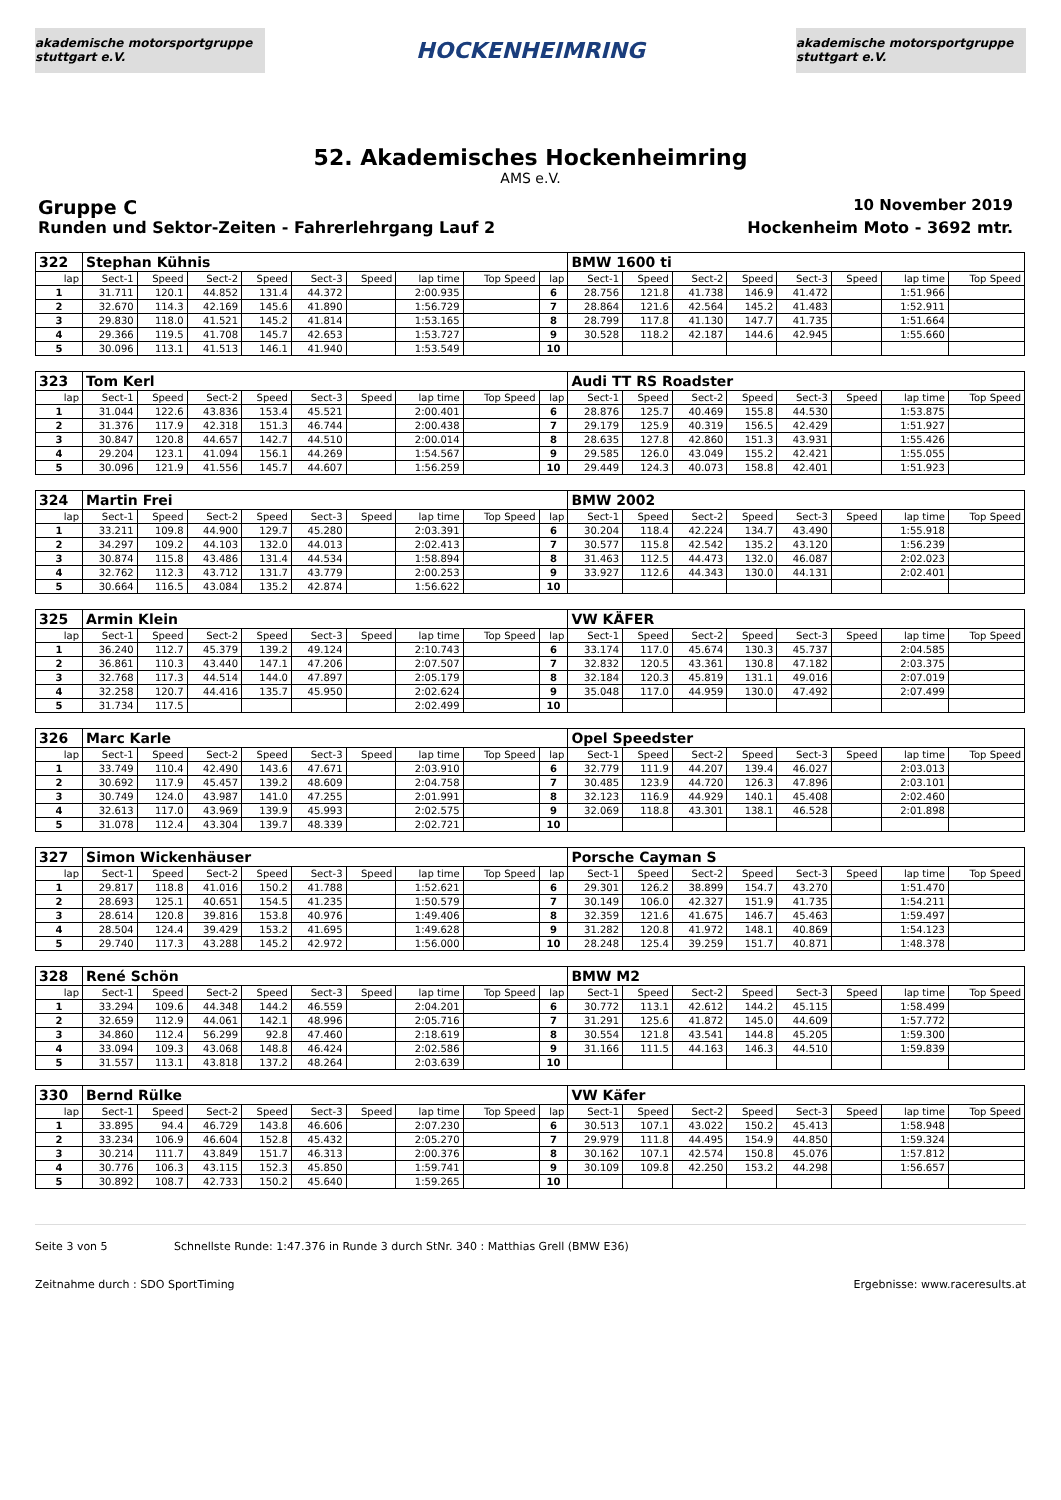akademische motorsportgruppe stuttgart e.V.
HOCKENHEIMRING
akademische motorsportgruppe stuttgart e.V.
52. Akademisches Hockenheimring
AMS e.V.
Gruppe C 10 November 2019
Runden und Sektor-Zeiten - Fahrerlehrgang Lauf 2 Hockenheim Moto - 3692 mtr.
| 322 | Stephan Kühnis | | | | | | | | | BMW 1600 ti | | | | | | | |
| lap | Sect-1 | Speed | Sect-2 | Speed | Sect-3 | Speed | lap time | Top Speed | lap | Sect-1 | Speed | Sect-2 | Speed | Sect-3 | Speed | lap time | Top Speed |
| 1 | 31.711 | 120.1 | 44.852 | 131.4 | 44.372 | | 2:00.935 | | 6 | 28.756 | 121.8 | 41.738 | 146.9 | 41.472 | | 1:51.966 | |
| 2 | 32.670 | 114.3 | 42.169 | 145.6 | 41.890 | | 1:56.729 | | 7 | 28.864 | 121.6 | 42.564 | 145.2 | 41.483 | | 1:52.911 | |
| 3 | 29.830 | 118.0 | 41.521 | 145.2 | 41.814 | | 1:53.165 | | 8 | 28.799 | 117.8 | 41.130 | 147.7 | 41.735 | | 1:51.664 | |
| 4 | 29.366 | 119.5 | 41.708 | 145.7 | 42.653 | | 1:53.727 | | 9 | 30.528 | 118.2 | 42.187 | 144.6 | 42.945 | | 1:55.660 | |
| 5 | 30.096 | 113.1 | 41.513 | 146.1 | 41.940 | | 1:53.549 | | 10 | | | | | | | | |
| 323 | Tom Kerl | | | | | | | | | Audi TT RS Roadster | | | | | | | |
| lap | Sect-1 | Speed | Sect-2 | Speed | Sect-3 | Speed | lap time | Top Speed | lap | Sect-1 | Speed | Sect-2 | Speed | Sect-3 | Speed | lap time | Top Speed |
| 1 | 31.044 | 122.6 | 43.836 | 153.4 | 45.521 | | 2:00.401 | | 6 | 28.876 | 125.7 | 40.469 | 155.8 | 44.530 | | 1:53.875 | |
| 2 | 31.376 | 117.9 | 42.318 | 151.3 | 46.744 | | 2:00.438 | | 7 | 29.179 | 125.9 | 40.319 | 156.5 | 42.429 | | 1:51.927 | |
| 3 | 30.847 | 120.8 | 44.657 | 142.7 | 44.510 | | 2:00.014 | | 8 | 28.635 | 127.8 | 42.860 | 151.3 | 43.931 | | 1:55.426 | |
| 4 | 29.204 | 123.1 | 41.094 | 156.1 | 44.269 | | 1:54.567 | | 9 | 29.585 | 126.0 | 43.049 | 155.2 | 42.421 | | 1:55.055 | |
| 5 | 30.096 | 121.9 | 41.556 | 145.7 | 44.607 | | 1:56.259 | | 10 | 29.449 | 124.3 | 40.073 | 158.8 | 42.401 | | 1:51.923 | |
| 324 | Martin Frei | | | | | | | | | BMW 2002 | | | | | | | |
| lap | Sect-1 | Speed | Sect-2 | Speed | Sect-3 | Speed | lap time | Top Speed | lap | Sect-1 | Speed | Sect-2 | Speed | Sect-3 | Speed | lap time | Top Speed |
| 1 | 33.211 | 109.8 | 44.900 | 129.7 | 45.280 | | 2:03.391 | | 6 | 30.204 | 118.4 | 42.224 | 134.7 | 43.490 | | 1:55.918 | |
| 2 | 34.297 | 109.2 | 44.103 | 132.0 | 44.013 | | 2:02.413 | | 7 | 30.577 | 115.8 | 42.542 | 135.2 | 43.120 | | 1:56.239 | |
| 3 | 30.874 | 115.8 | 43.486 | 131.4 | 44.534 | | 1:58.894 | | 8 | 31.463 | 112.5 | 44.473 | 132.0 | 46.087 | | 2:02.023 | |
| 4 | 32.762 | 112.3 | 43.712 | 131.7 | 43.779 | | 2:00.253 | | 9 | 33.927 | 112.6 | 44.343 | 130.0 | 44.131 | | 2:02.401 | |
| 5 | 30.664 | 116.5 | 43.084 | 135.2 | 42.874 | | 1:56.622 | | 10 | | | | | | | | |
| 325 | Armin Klein | | | | | | | | | VW KÄFER | | | | | | | |
| lap | Sect-1 | Speed | Sect-2 | Speed | Sect-3 | Speed | lap time | Top Speed | lap | Sect-1 | Speed | Sect-2 | Speed | Sect-3 | Speed | lap time | Top Speed |
| 1 | 36.240 | 112.7 | 45.379 | 139.2 | 49.124 | | 2:10.743 | | 6 | 33.174 | 117.0 | 45.674 | 130.3 | 45.737 | | 2:04.585 | |
| 2 | 36.861 | 110.3 | 43.440 | 147.1 | 47.206 | | 2:07.507 | | 7 | 32.832 | 120.5 | 43.361 | 130.8 | 47.182 | | 2:03.375 | |
| 3 | 32.768 | 117.3 | 44.514 | 144.0 | 47.897 | | 2:05.179 | | 8 | 32.184 | 120.3 | 45.819 | 131.1 | 49.016 | | 2:07.019 | |
| 4 | 32.258 | 120.7 | 44.416 | 135.7 | 45.950 | | 2:02.624 | | 9 | 35.048 | 117.0 | 44.959 | 130.0 | 47.492 | | 2:07.499 | |
| 5 | 31.734 | 117.5 | | | | | 2:02.499 | | 10 | | | | | | | | |
| 326 | Marc Karle | | | | | | | | | Opel Speedster | | | | | | | |
| lap | Sect-1 | Speed | Sect-2 | Speed | Sect-3 | Speed | lap time | Top Speed | lap | Sect-1 | Speed | Sect-2 | Speed | Sect-3 | Speed | lap time | Top Speed |
| 1 | 33.749 | 110.4 | 42.490 | 143.6 | 47.671 | | 2:03.910 | | 6 | 32.779 | 111.9 | 44.207 | 139.4 | 46.027 | | 2:03.013 | |
| 2 | 30.692 | 117.9 | 45.457 | 139.2 | 48.609 | | 2:04.758 | | 7 | 30.485 | 123.9 | 44.720 | 126.3 | 47.896 | | 2:03.101 | |
| 3 | 30.749 | 124.0 | 43.987 | 141.0 | 47.255 | | 2:01.991 | | 8 | 32.123 | 116.9 | 44.929 | 140.1 | 45.408 | | 2:02.460 | |
| 4 | 32.613 | 117.0 | 43.969 | 139.9 | 45.993 | | 2:02.575 | | 9 | 32.069 | 118.8 | 43.301 | 138.1 | 46.528 | | 2:01.898 | |
| 5 | 31.078 | 112.4 | 43.304 | 139.7 | 48.339 | | 2:02.721 | | 10 | | | | | | | | |
| 327 | Simon Wickenhäuser | | | | | | | | | Porsche Cayman S | | | | | | | |
| lap | Sect-1 | Speed | Sect-2 | Speed | Sect-3 | Speed | lap time | Top Speed | lap | Sect-1 | Speed | Sect-2 | Speed | Sect-3 | Speed | lap time | Top Speed |
| 1 | 29.817 | 118.8 | 41.016 | 150.2 | 41.788 | | 1:52.621 | | 6 | 29.301 | 126.2 | 38.899 | 154.7 | 43.270 | | 1:51.470 | |
| 2 | 28.693 | 125.1 | 40.651 | 154.5 | 41.235 | | 1:50.579 | | 7 | 30.149 | 106.0 | 42.327 | 151.9 | 41.735 | | 1:54.211 | |
| 3 | 28.614 | 120.8 | 39.816 | 153.8 | 40.976 | | 1:49.406 | | 8 | 32.359 | 121.6 | 41.675 | 146.7 | 45.463 | | 1:59.497 | |
| 4 | 28.504 | 124.4 | 39.429 | 153.2 | 41.695 | | 1:49.628 | | 9 | 31.282 | 120.8 | 41.972 | 148.1 | 40.869 | | 1:54.123 | |
| 5 | 29.740 | 117.3 | 43.288 | 145.2 | 42.972 | | 1:56.000 | | 10 | 28.248 | 125.4 | 39.259 | 151.7 | 40.871 | | 1:48.378 | |
| 328 | René Schön | | | | | | | | | BMW M2 | | | | | | | |
| lap | Sect-1 | Speed | Sect-2 | Speed | Sect-3 | Speed | lap time | Top Speed | lap | Sect-1 | Speed | Sect-2 | Speed | Sect-3 | Speed | lap time | Top Speed |
| 1 | 33.294 | 109.6 | 44.348 | 144.2 | 46.559 | | 2:04.201 | | 6 | 30.772 | 113.1 | 42.612 | 144.2 | 45.115 | | 1:58.499 | |
| 2 | 32.659 | 112.9 | 44.061 | 142.1 | 48.996 | | 2:05.716 | | 7 | 31.291 | 125.6 | 41.872 | 145.0 | 44.609 | | 1:57.772 | |
| 3 | 34.860 | 112.4 | 56.299 | 92.8 | 47.460 | | 2:18.619 | | 8 | 30.554 | 121.8 | 43.541 | 144.8 | 45.205 | | 1:59.300 | |
| 4 | 33.094 | 109.3 | 43.068 | 148.8 | 46.424 | | 2:02.586 | | 9 | 31.166 | 111.5 | 44.163 | 146.3 | 44.510 | | 1:59.839 | |
| 5 | 31.557 | 113.1 | 43.818 | 137.2 | 48.264 | | 2:03.639 | | 10 | | | | | | | | |
| 330 | Bernd Rülke | | | | | | | | | VW Käfer | | | | | | | |
| lap | Sect-1 | Speed | Sect-2 | Speed | Sect-3 | Speed | lap time | Top Speed | lap | Sect-1 | Speed | Sect-2 | Speed | Sect-3 | Speed | lap time | Top Speed |
| 1 | 33.895 | 94.4 | 46.729 | 143.8 | 46.606 | | 2:07.230 | | 6 | 30.513 | 107.1 | 43.022 | 150.2 | 45.413 | | 1:58.948 | |
| 2 | 33.234 | 106.9 | 46.604 | 152.8 | 45.432 | | 2:05.270 | | 7 | 29.979 | 111.8 | 44.495 | 154.9 | 44.850 | | 1:59.324 | |
| 3 | 30.214 | 111.7 | 43.849 | 151.7 | 46.313 | | 2:00.376 | | 8 | 30.162 | 107.1 | 42.574 | 150.8 | 45.076 | | 1:57.812 | |
| 4 | 30.776 | 106.3 | 43.115 | 152.3 | 45.850 | | 1:59.741 | | 9 | 30.109 | 109.8 | 42.250 | 153.2 | 44.298 | | 1:56.657 | |
| 5 | 30.892 | 108.7 | 42.733 | 150.2 | 45.640 | | 1:59.265 | | 10 | | | | | | | | |
Seite 3 von 5 Schnellste Runde: 1:47.376 in Runde 3 durch StNr. 340 : Matthias Grell (BMW E36)
Zeitnahme durch : SDO SportTiming Ergebnisse: www.raceresults.at